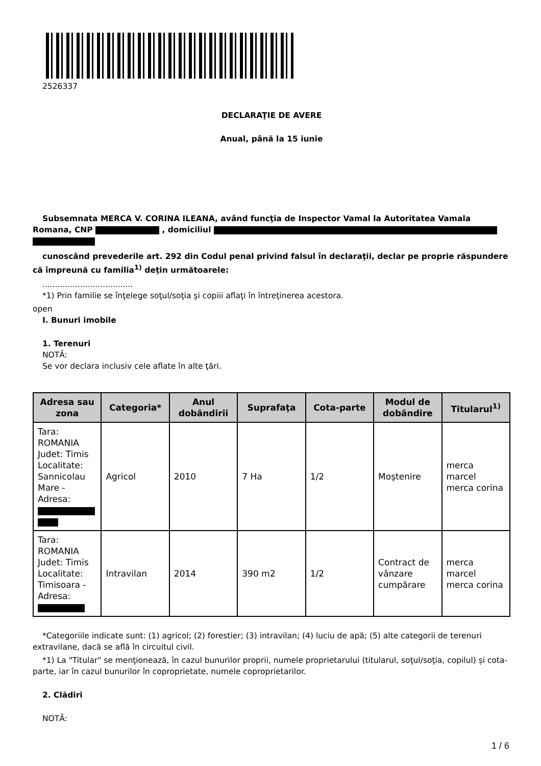2526337
DECLARAŢIE DE AVERE
Anual, până la 15 iunie
Subsemnata MERCA V. CORINA ILEANA, având funcţia de Inspector Vamal la Autoritatea Vamala Romana, CNP , domiciliul
cunoscând prevederile art. 292 din Codul penal privind falsul în declaraţii, declar pe proprie răspundere că împreună cu familia<sup>1)</sup> deţin următoarele:
....................................
*1) Prin familie se înţelege soţul/soţia şi copiii aflaţi în întreţinerea acestora.
open
I. Bunuri imobile
1. Terenuri
NOTĂ:
Se vor declara inclusiv cele aflate în alte ţări.
| Adresa sau zona | Categoria* | Anul dobândirii | Suprafaţa | Cota-parte | Modul de dobândire | Titularul<sup>1)</sup> |
| --- | --- | --- | --- | --- | --- | --- |
| Tara: ROMANIA Judet: Timis Localitate: Sannicolau Mare - Adresa: | Agricol | 2010 | 7 Ha | 1/2 | Moştenire | merca marcel merca corina |
| Tara: ROMANIA Judet: Timis Localitate: Timisoara - Adresa: | Intravilan | 2014 | 390 m2 | 1/2 | Contract de vânzare cumpărare | merca marcel merca corina |
*Categoriile indicate sunt: (1) agricol; (2) forestier; (3) intravilan; (4) luciu de apă; (5) alte categorii de terenuri extravilane, dacă se află în circuitul civil.
*1) La "Titular" se menţionează, în cazul bunurilor proprii, numele proprietarului (titularul, soţul/soţia, copilul) și cota-parte, iar în cazul bunurilor în coproprietate, numele coproprietarilor.
2. Clădiri
NOTĂ:
1 / 6